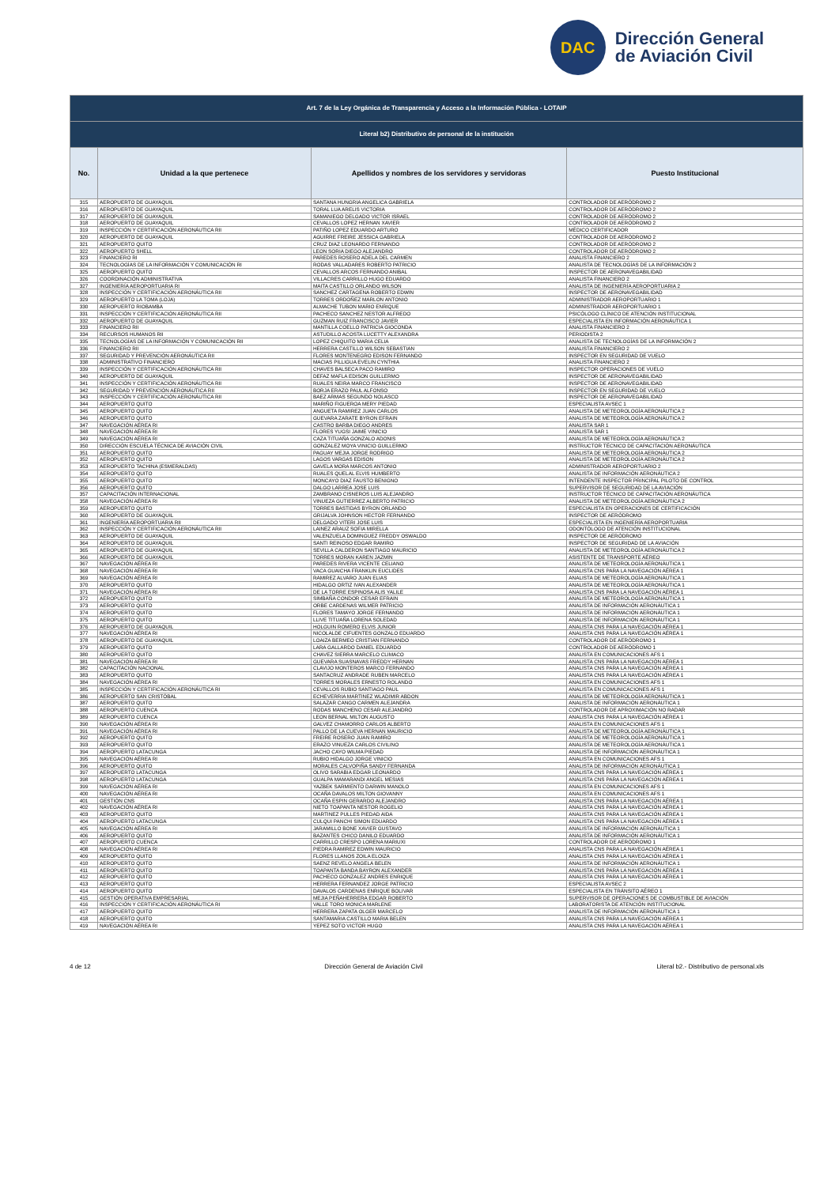DAC
Dirección General
de Aviación Civil
| Art. 7 de la Ley Orgánica de Transparencia y Acceso a la Información Pública - LOTAIP | | | |
| Literal b2) Distributivo de personal de la institución | | | |
| No. | Unidad a la que pertenece | Apellidos y nombres de los servidores y servidoras | Puesto Institucional |
| 315 | AEROPUERTO DE GUAYAQUIL | SANTANA HUNGRIA ANGELICA GABRIELA | CONTROLADOR DE AERÓDROMO 2 |
| 316 | AEROPUERTO DE GUAYAQUIL | TORAL LUA ARELIS VICTORIA | CONTROLADOR DE AERÓDROMO 2 |
| 317 | AEROPUERTO DE GUAYAQUIL | SAMANIEGO DELGADO VICTOR ISRAEL | CONTROLADOR DE AERÓDROMO 2 |
| 318 | AEROPUERTO DE GUAYAQUIL | CEVALLOS LOPEZ HERNAN XAVIER | CONTROLADOR DE AERÓDROMO 2 |
| 319 | INSPECCIÓN Y CERTIFICACIÓN AERONÁUTICA RII | PATIÑO LOPEZ EDUARDO ARTURO | MÉDICO CERTIFICADOR |
| 320 | AEROPUERTO DE GUAYAQUIL | AGUIRRE FREIRE JESSICA GABRIELA | CONTROLADOR DE AERÓDROMO 2 |
| 321 | AEROPUERTO QUITO | CRUZ DIAZ LEONARDO FERNANDO | CONTROLADOR DE AERÓDROMO 2 |
| 322 | AEROPUERTO SHELL | LEON SORIA DIEGO ALEJANDRO | CONTROLADOR DE AERÓDROMO 2 |
| 323 | FINANCIERO RI | PAREDES ROSERO ADELA DEL CARMEN | ANALISTA FINANCIERO 2 |
| 324 | TECNOLOGÍAS DE LA INFORMACIÓN Y COMUNICACIÓN RI | RODAS VALLADARES ROBERTO PATRICIO | ANALISTA DE TECNOLOGÍAS DE LA INFORMACIÓN 2 |
| 325 | AEROPUERTO QUITO | CEVALLOS ARCOS FERNANDO ANIBAL | INSPECTOR DE AERONAVEGABILIDAD |
| 326 | COORDINACIÓN ADMINISTRATIVA | VILLACRES CARRILLO HUGO EDUARDO | ANALISTA FINANCIERO 2 |
| 327 | INGENIERÍA AEROPORTUARIA RI | MAITA CASTILLO ORLANDO WILSON | ANALISTA DE INGENIERÍA AEROPORTUARIA 2 |
| 328 | INSPECCIÓN Y CERTIFICACIÓN AERONÁUTICA RII | SANCHEZ CARTAGENA ROBERTO EDWIN | INSPECTOR DE AERONAVEGABILIDAD |
| 329 | AEROPUERTO LA TOMA (LOJA) | TORRES ORDOÑEZ MARLON ANTONIO | ADMINISTRADOR AEROPORTUARIO 1 |
| 330 | AEROPUERTO RIOBAMBA | ALMACHE TUBON MARIO ENRIQUE | ADMINISTRADOR AEROPORTUARIO 1 |
| 331 | INSPECCIÓN Y CERTIFICACIÓN AERONÁUTICA RII | PACHECO SANCHEZ NESTOR ALFREDO | PSICÓLOGO CLÍNICO DE ATENCIÓN INSTITUCIONAL |
| 332 | AEROPUERTO DE GUAYAQUIL | GUZMAN RUIZ FRANCISCO JAVIER | ESPECIALISTA EN INFORMACIÓN AERONÁUTICA 1 |
| 333 | FINANCIERO RII | MANTILLA COELLO PATRICIA GIOCONDA | ANALISTA FINANCIERO 2 |
| 334 | RECURSOS HUMANOS RII | ASTUDILLO ACOSTA LUCETTY ALEXANDRA | PERIODISTA 2 |
| 335 | TECNOLOGÍAS DE LA INFORMACIÓN Y COMUNICACIÓN RII | LOPEZ CHIQUITO MARIA CELIA | ANALISTA DE TECNOLOGÍAS DE LA INFORMACIÓN 2 |
| 336 | FINANCIERO RII | HERRERA CASTILLO WILSON SEBASTIAN | ANALISTA FINANCIERO 2 |
| 337 | SEGURIDAD Y PREVENCIÓN AERONÁUTICA RII | FLORES MONTENEGRO EDISON FERNANDO | INSPECTOR EN SEGURIDAD DE VUELO |
| 338 | ADMINISTRATIVO FINANCIERO | MACIAS PILLIGUA EVELIN CYNTHIA | ANALISTA FINANCIERO 2 |
| 339 | INSPECCIÓN Y CERTIFICACIÓN AERONÁUTICA RII | CHAVES BALSECA PACO RAMIRO | INSPECTOR OPERACIONES DE VUELO |
| 340 | AEROPUERTO DE GUAYAQUIL | DEFAZ MAFLA EDISON GUILLERMO | INSPECTOR DE AERONAVEGABILIDAD |
| 341 | INSPECCIÓN Y CERTIFICACIÓN AERONÁUTICA RII | RUALES NEIRA MARCO FRANCISCO | INSPECTOR DE AERONAVEGABILIDAD |
| 342 | SEGURIDAD Y PREVENCIÓN AERONÁUTICA RII | BORJA ERAZO PAUL ALFONSO | INSPECTOR EN SEGURIDAD DE VUELO |
| 343 | INSPECCIÓN Y CERTIFICACIÓN AERONÁUTICA RII | BAEZ ARMAS SEGUNDO NOLASCO | INSPECTOR DE AERONAVEGABILIDAD |
| 344 | AEROPUERTO QUITO | MARIÑO FIGUEROA MERY PIEDAD | ESPECIALISTA AVSEC 1 |
| 345 | AEROPUERTO QUITO | ANGUETA RAMIREZ JUAN CARLOS | ANALISTA DE METEOROLOGÍA AERONÁUTICA 2 |
| 346 | AEROPUERTO QUITO | GUEVARA ZARATE BYRON EFRAIN | ANALISTA DE METEOROLOGÍA AERONÁUTICA 2 |
| 347 | NAVEGACIÓN AÉREA RI | CASTRO BARBA DIEGO ANDRES | ANALISTA SAR 1 |
| 348 | NAVEGACIÓN AÉREA RI | FLORES YUGSI JAIME VINICIO | ANALISTA SAR 1 |
| 349 | NAVEGACIÓN AÉREA RI | CAZA TITUAÑA GONZALO ADONIS | ANALISTA DE METEOROLOGÍA AERONÁUTICA 2 |
| 350 | DIRECCIÓN ESCUELA TÉCNICA DE AVIACIÓN CIVIL | GONZALEZ MOYA VINICIO GUILLERMO | INSTRUCTOR TÉCNICO DE CAPACITACIÓN AERONÁUTICA |
| 351 | AEROPUERTO QUITO | PAGUAY MEJIA JORGE RODRIGO | ANALISTA DE METEOROLOGÍA AERONÁUTICA 2 |
| 352 | AEROPUERTO QUITO | LAGOS VARGAS EDISON | ANALISTA DE METEOROLOGÍA AERONÁUTICA 2 |
| 353 | AEROPUERTO TACHINA (ESMERALDAS) | GAVELA MORA MARCOS ANTONIO | ADMINISTRADOR AEROPORTUARIO 2 |
| 354 | AEROPUERTO QUITO | RUALES QUELAL ELVIS HUMBERTO | ANALISTA DE INFORMACIÓN AERONÁUTICA 2 |
| 355 | AEROPUERTO QUITO | MONCAYO DIAZ FAUSTO BENIGNO | INTENDENTE INSPECTOR PRINCIPAL PILOTO DE CONTROL |
| 356 | AEROPUERTO QUITO | DALGO LARREA JOSE LUIS | SUPERVISOR DE SEGURIDAD DE LA AVIACIÓN |
| 357 | CAPACITACIÓN INTERNACIONAL | ZAMBRANO CISNEROS LUIS ALEJANDRO | INSTRUCTOR TÉCNICO DE CAPACITACIÓN AERONÁUTICA |
| 358 | NAVEGACIÓN AÉREA RI | VINUEZA GUTIERREZ ALBERTO PATRICIO | ANALISTA DE METEOROLOGÍA AERONÁUTICA 2 |
| 359 | AEROPUERTO QUITO | TORRES BASTIDAS BYRON ORLANDO | ESPECIALISTA EN OPERACIONES DE CERTIFICACIÓN |
| 360 | AEROPUERTO DE GUAYAQUIL | GRIJALVA JOHNSON HECTOR FERNANDO | INSPECTOR DE AERÓDROMO |
| 361 | INGENIERÍA AEROPORTUARIA RII | DELGADO VITERI JOSE LUIS | ESPECIALISTA EN INGENIERÍA AEROPORTUARIA |
| 362 | INSPECCIÓN Y CERTIFICACIÓN AERONÁUTICA RII | LAINEZ ARAUZ SOFIA MIRELLA | ODONTÓLOGO DE ATENCIÓN INSTITUCIONAL |
| 363 | AEROPUERTO DE GUAYAQUIL | VALENZUELA DOMINGUEZ FREDDY OSWALDO | INSPECTOR DE AERÓDROMO |
| 364 | AEROPUERTO DE GUAYAQUIL | SANTI REINOSO EDGAR RAMIRO | INSPECTOR DE SEGURIDAD DE LA AVIACIÓN |
| 365 | AEROPUERTO DE GUAYAQUIL | SEVILLA CALDERON SANTIAGO MAURICIO | ANALISTA DE METEOROLOGÍA AERONÁUTICA 2 |
| 366 | AEROPUERTO DE GUAYAQUIL | TORRES MORAN KAREN JAZMIN | ASISTENTE DE TRANSPORTE AÉREO |
| 367 | NAVEGACIÓN AÉREA RI | PAREDES RIVERA VICENTE CELIANO | ANALISTA DE METEOROLOGÍA AERONÁUTICA 1 |
| 368 | NAVEGACIÓN AÉREA RI | VACA GUAICHA FRANKLIN EUCLIDES | ANALISTA CNS PARA LA NAVEGACIÓN AÉREA 1 |
| 369 | NAVEGACIÓN AÉREA RI | RAMIREZ ALVARO JUAN ELIAS | ANALISTA DE METEOROLOGÍA AERONÁUTICA 1 |
| 370 | AEROPUERTO QUITO | HIDALGO ORTIZ IVAN ALEXANDER | ANALISTA DE METEOROLOGÍA AERONÁUTICA 1 |
| 371 | NAVEGACIÓN AÉREA RI | DE LA TORRE ESPINOSA ALIS YALILE | ANALISTA CNS PARA LA NAVEGACIÓN AÉREA 1 |
| 372 | AEROPUERTO QUITO | SIMBAÑA CONDOR CESAR EFRAIN | ANALISTA DE METEOROLOGÍA AERONÁUTICA 1 |
| 373 | AEROPUERTO QUITO | ORBE CARDENAS WILMER PATRICIO | ANALISTA DE INFORMACIÓN AERONÁUTICA 1 |
| 374 | AEROPUERTO QUITO | FLORES TAMAYO JORGE FERNANDO | ANALISTA DE INFORMACIÓN AERONÁUTICA 1 |
| 375 | AEROPUERTO QUITO | LLIVE TITUAÑA LORENA SOLEDAD | ANALISTA DE INFORMACIÓN AERONÁUTICA 1 |
| 376 | AEROPUERTO DE GUAYAQUIL | HOLGUIN ROMERO ELVIS JUNIOR | ANALISTA CNS PARA LA NAVEGACIÓN AÉREA 1 |
| 377 | NAVEGACIÓN AÉREA RI | NICOLALDE CIFUENTES GONZALO EDUARDO | ANALISTA CNS PARA LA NAVEGACIÓN AÉREA 1 |
| 378 | AEROPUERTO DE GUAYAQUIL | LOAIZA BERMEO CRISTIAN FERNANDO | CONTROLADOR DE AERÓDROMO 1 |
| 379 | AEROPUERTO QUITO | LARA GALLARDO DANIEL EDUARDO | CONTROLADOR DE AERÓDROMO 1 |
| 380 | AEROPUERTO QUITO | CHAVEZ SIERRA MARCELO CLIMACO | ANALISTA EN COMUNICACIONES AFS 1 |
| 381 | NAVEGACIÓN AÉREA RI | GUEVARA SUASNAVAS FREDDY HERNAN | ANALISTA CNS PARA LA NAVEGACIÓN AÉREA 1 |
| 382 | CAPACITACIÓN NACIONAL | CLAVIJO MONTEROS MARCO FERNANDO | ANALISTA CNS PARA LA NAVEGACIÓN AÉREA 1 |
| 383 | AEROPUERTO QUITO | SANTACRUZ ANDRADE RUBEN MARCELO | ANALISTA CNS PARA LA NAVEGACIÓN AÉREA 1 |
| 384 | NAVEGACIÓN AÉREA RI | TORRES MORALES ERNESTO ROLANDO | ANALISTA EN COMUNICACIONES AFS 1 |
| 385 | INSPECCIÓN Y CERTIFICACIÓN AERONÁUTICA RI | CEVALLOS RUBIO SANTIAGO PAUL | ANALISTA EN COMUNICACIONES AFS 1 |
| 386 | AEROPUERTO SAN CRISTÓBAL | ECHEVERRIA MARTINEZ WLADIMIR ABDON | ANALISTA DE METEOROLOGÍA AERONÁUTICA 1 |
| 387 | AEROPUERTO QUITO | SALAZAR CANGO CARMEN ALEJANDRA | ANALISTA DE INFORMACIÓN AERONÁUTICA 1 |
| 388 | AEROPUERTO CUENCA | RODAS MANCHENO CESAR ALEJANDRO | CONTROLADOR DE APROXIMACIÓN NO RADAR |
| 389 | AEROPUERTO CUENCA | LEON BERNAL MILTON AUGUSTO | ANALISTA CNS PARA LA NAVEGACIÓN AÉREA 1 |
| 390 | NAVEGACIÓN AÉREA RI | GALVEZ CHAMORRO CARLOS ALBERTO | ANALISTA EN COMUNICACIONES AFS 1 |
| 391 | NAVEGACIÓN AÉREA RI | PALLO DE LA CUEVA HERNAN MAURICIO | ANALISTA DE METEOROLOGÍA AERONÁUTICA 1 |
| 392 | AEROPUERTO QUITO | FREIRE ROSERO JUAN RAMIRO | ANALISTA DE METEOROLOGÍA AERONÁUTICA 1 |
| 393 | AEROPUERTO QUITO | ERAZO VINUEZA CARLOS CIVILINO | ANALISTA DE METEOROLOGÍA AERONÁUTICA 1 |
| 394 | AEROPUERTO LATACUNGA | JACHO CAYO WILMA PIEDAD | ANALISTA DE INFORMACIÓN AERONÁUTICA 1 |
| 395 | NAVEGACIÓN AÉREA RI | RUBIO HIDALGO JORGE VINICIO | ANALISTA EN COMUNICACIONES AFS 1 |
| 396 | AEROPUERTO QUITO | MORALES CALVOPIÑA SANDY FERNANDA | ANALISTA DE INFORMACIÓN AERONÁUTICA 1 |
| 397 | AEROPUERTO LATACUNGA | OLIVO SARABIA EDGAR LEONARDO | ANALISTA CNS PARA LA NAVEGACIÓN AÉREA 1 |
| 398 | AEROPUERTO LATACUNGA | GUALPA MAMARANDI ANGEL MESIAS | ANALISTA CNS PARA LA NAVEGACIÓN AÉREA 1 |
| 399 | NAVEGACIÓN AÉREA RI | YAZBEK SARMIENTO DARWIN MANOLO | ANALISTA EN COMUNICACIONES AFS 1 |
| 400 | NAVEGACIÓN AÉREA RI | OCAÑA DAVALOS MILTON GIOVANNY | ANALISTA EN COMUNICACIONES AFS 1 |
| 401 | GESTIÓN CNS | OCAÑA ESPIN GERARDO ALEJANDRO | ANALISTA CNS PARA LA NAVEGACIÓN AÉREA 1 |
| 402 | NAVEGACIÓN AÉREA RI | NIETO TOAPANTA NESTOR ROGELIO | ANALISTA CNS PARA LA NAVEGACIÓN AÉREA 1 |
| 403 | AEROPUERTO QUITO | MARTINEZ PULLES PIEDAD AIDA | ANALISTA CNS PARA LA NAVEGACIÓN AÉREA 1 |
| 404 | AEROPUERTO LATACUNGA | CULQUI PANCHI SIMON EDUARDO | ANALISTA CNS PARA LA NAVEGACIÓN AÉREA 1 |
| 405 | NAVEGACIÓN AÉREA RI | JARAMILLO BONE XAVIER GUSTAVO | ANALISTA DE INFORMACIÓN AERONÁUTICA 1 |
| 406 | AEROPUERTO QUITO | BAZANTES CHICO DANILO EDUARDO | ANALISTA DE INFORMACIÓN AERONÁUTICA 1 |
| 407 | AEROPUERTO CUENCA | CARRILLO CRESPO LORENA MARIUXI | CONTROLADOR DE AERÓDROMO 1 |
| 408 | NAVEGACIÓN AÉREA RI | PIEDRA RAMIREZ EDWIN MAURICIO | ANALISTA CNS PARA LA NAVEGACIÓN AÉREA 1 |
| 409 | AEROPUERTO QUITO | FLORES LLANOS ZOILA ELOIZA | ANALISTA CNS PARA LA NAVEGACIÓN AÉREA 1 |
| 410 | AEROPUERTO QUITO | SAENZ REVELO ANGELA BELEN | ANALISTA DE INFORMACIÓN AERONÁUTICA 1 |
| 411 | AEROPUERTO QUITO | TOAPANTA BANDA BAYRON ALEXANDER | ANALISTA CNS PARA LA NAVEGACIÓN AÉREA 1 |
| 412 | AEROPUERTO QUITO | PACHECO GONZALEZ ANDRES ENRIQUE | ANALISTA CNS PARA LA NAVEGACIÓN AÉREA 1 |
| 413 | AEROPUERTO QUITO | HERRERA FERNANDEZ JORGE PATRICIO | ESPECIALISTA AVSEC 2 |
| 414 | AEROPUERTO QUITO | DAVALOS CARDENAS ENRIQUE BOLIVAR | ESPECIALISTA EN TRÁNSITO AÉREO 1 |
| 415 | GESTIÓN OPERATIVA EMPRESARIAL | MEJIA PEÑAHERRERA EDGAR ROBERTO | SUPERVISOR DE OPERACIONES DE COMBUSTIBLE DE AVIACIÓN |
| 416 | INSPECCIÓN Y CERTIFICACIÓN AERONÁUTICA RI | VALLE TORO MONICA MARLENE | LABORATORISTA DE ATENCIÓN INSTITUCIONAL |
| 417 | AEROPUERTO QUITO | HERRERA ZAPATA OLGER MARCELO | ANALISTA DE INFORMACIÓN AERONÁUTICA 1 |
| 418 | AEROPUERTO QUITO | SANTAMARIA CASTILLO MARIA BELEN | ANALISTA CNS PARA LA NAVEGACIÓN AÉREA 1 |
| 419 | NAVEGACIÓN AÉREA RI | YEPEZ SOTO VICTOR HUGO | ANALISTA CNS PARA LA NAVEGACIÓN AÉREA 1 |
4 de 12 Dirección General de Aviación Civil Literal b2.- Distributivo de personal.xls